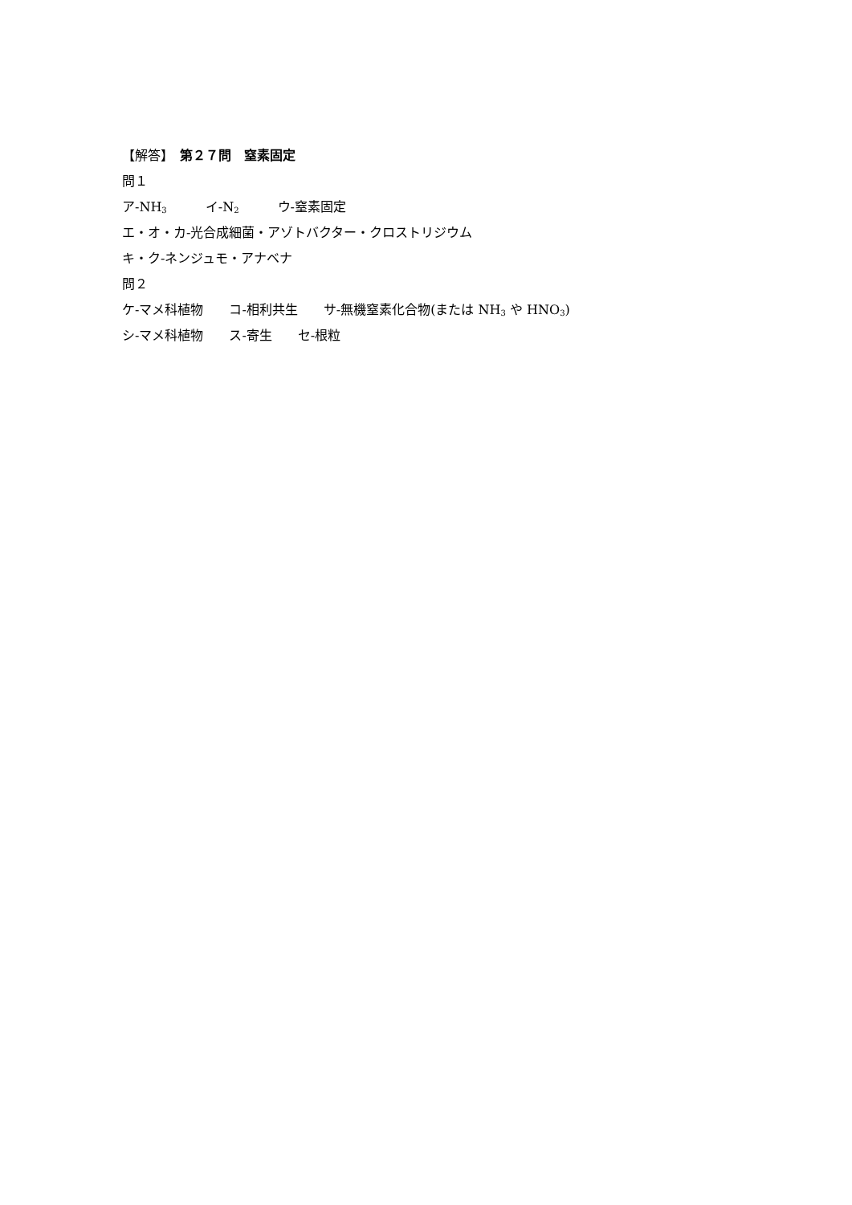【解答】　第２７問　窒素固定
問１
ア‐NH<sub>3</sub>　　　イ‐N<sub>2</sub>　　　ウ‐窒素固定
エ・オ・カ‐光合成細菌・アゾトバクター・クロストリジウム
キ・ク‐ネンジュモ・アナベナ
問２
ケ‐マメ科植物　　コ‐相利共生　　サ‐無機窒素化合物(または NH<sub>3</sub> や HNO<sub>3</sub>)
シ‐マメ科植物　　ス‐寄生　　セ‐根粒